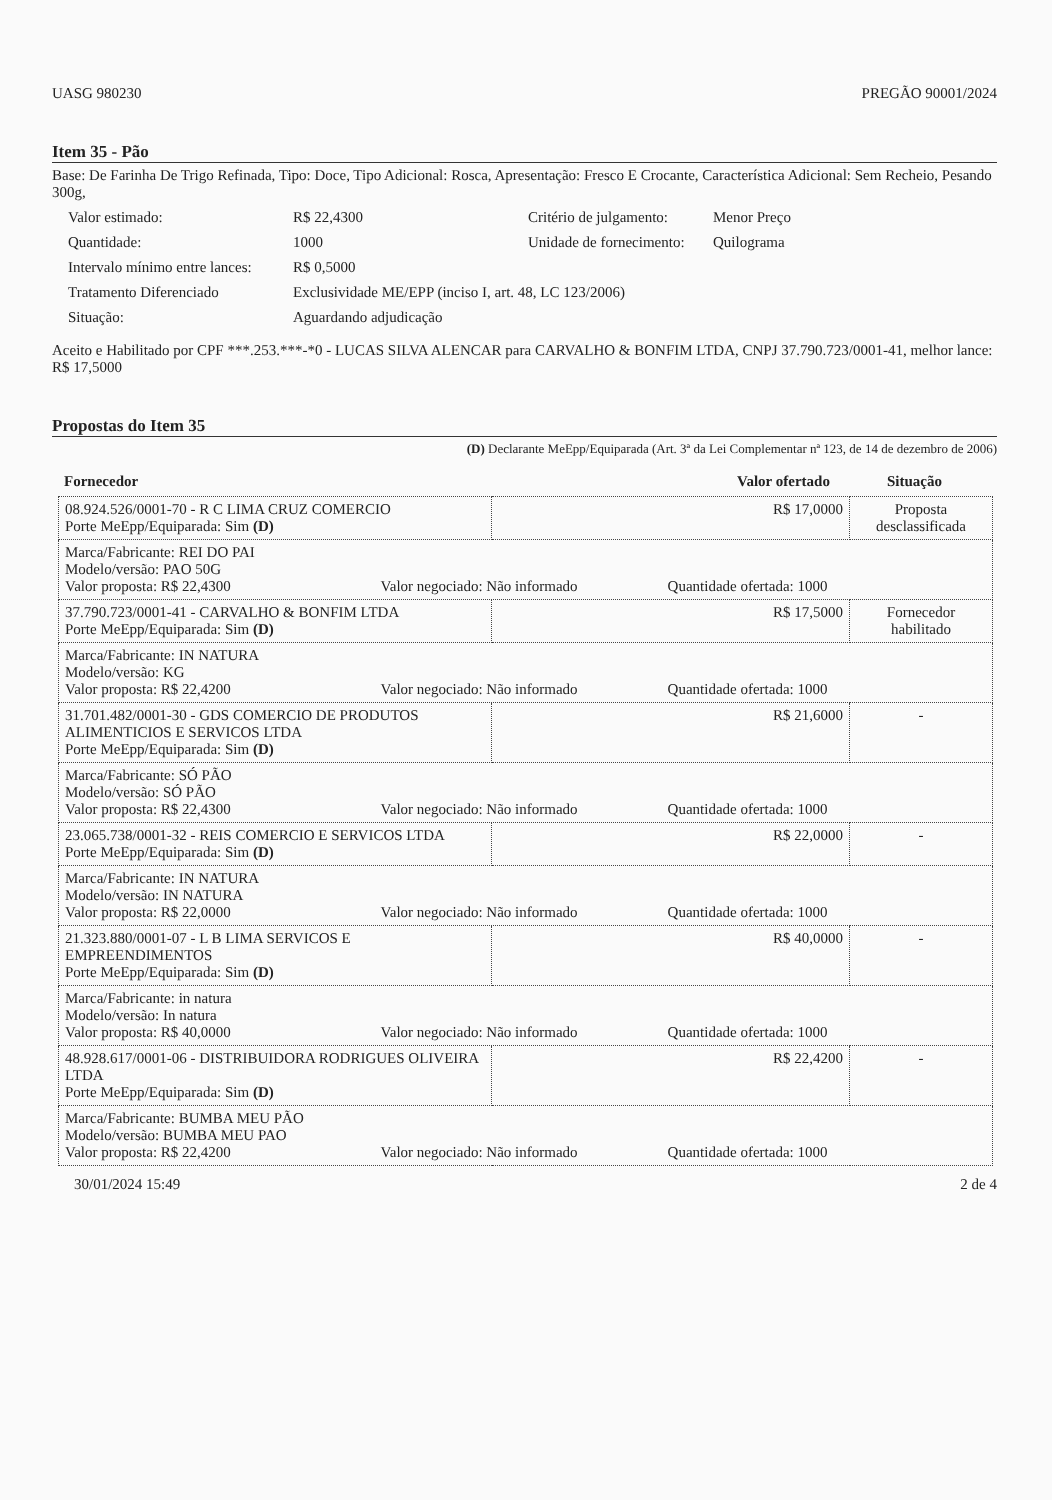UASG 980230 PREGÃO 90001/2024
Item 35 - Pão
Base: De Farinha De Trigo Refinada, Tipo: Doce, Tipo Adicional: Rosca, Apresentação: Fresco E Crocante, Característica Adicional: Sem Recheio, Pesando 300g,
Valor estimado: R$ 22,4300 Critério de julgamento: Menor Preço Quantidade: 1000 Unidade de fornecimento: Quilograma Intervalo mínimo entre lances: R$ 0,5000 Tratamento Diferenciado Exclusividade ME/EPP (inciso I, art. 48, LC 123/2006) Situação: Aguardando adjudicação
Aceito e Habilitado por CPF ***.253.***-*0 - LUCAS SILVA ALENCAR para CARVALHO & BONFIM LTDA, CNPJ 37.790.723/0001-41, melhor lance: R$ 17,5000
Propostas do Item 35
(D) Declarante MeEpp/Equiparada (Art. 3ª da Lei Complementar nª 123, de 14 de dezembro de 2006)
Fornecedor Valor ofertado Situação
| 08.924.526/0001-70 - R C LIMA CRUZ COMERCIO Porte MeEpp/Equiparada: Sim (D) | R$ 17,0000 | Proposta desclassificada |
| Marca/Fabricante: REI DO PAI Modelo/versão: PAO 50G Valor proposta: R$ 22,4300 Valor negociado: Não informado Quantidade ofertada: 1000 | | |
| 37.790.723/0001-41 - CARVALHO & BONFIM LTDA Porte MeEpp/Equiparada: Sim (D) | R$ 17,5000 | Fornecedor habilitado |
| Marca/Fabricante: IN NATURA Modelo/versão: KG Valor proposta: R$ 22,4200 Valor negociado: Não informado Quantidade ofertada: 1000 | | |
| 31.701.482/0001-30 - GDS COMERCIO DE PRODUTOS ALIMENTICIOS E SERVICOS LTDA Porte MeEpp/Equiparada: Sim (D) | R$ 21,6000 | - |
| Marca/Fabricante: SÓ PÃO Modelo/versão: SÓ PÃO Valor proposta: R$ 22,4300 Valor negociado: Não informado Quantidade ofertada: 1000 | | |
| 23.065.738/0001-32 - REIS COMERCIO E SERVICOS LTDA Porte MeEpp/Equiparada: Sim (D) | R$ 22,0000 | - |
| Marca/Fabricante: IN NATURA Modelo/versão: IN NATURA Valor proposta: R$ 22,0000 Valor negociado: Não informado Quantidade ofertada: 1000 | | |
| 21.323.880/0001-07 - L B LIMA SERVICOS E EMPREENDIMENTOS Porte MeEpp/Equiparada: Sim (D) | R$ 40,0000 | - |
| Marca/Fabricante: in natura Modelo/versão: In natura Valor proposta: R$ 40,0000 Valor negociado: Não informado Quantidade ofertada: 1000 | | |
| 48.928.617/0001-06 - DISTRIBUIDORA RODRIGUES OLIVEIRA LTDA Porte MeEpp/Equiparada: Sim (D) | R$ 22,4200 | - |
| Marca/Fabricante: BUMBA MEU PÃO Modelo/versão: BUMBA MEU PAO Valor proposta: R$ 22,4200 Valor negociado: Não informado Quantidade ofertada: 1000 | | |
30/01/2024 15:49 2 de 4